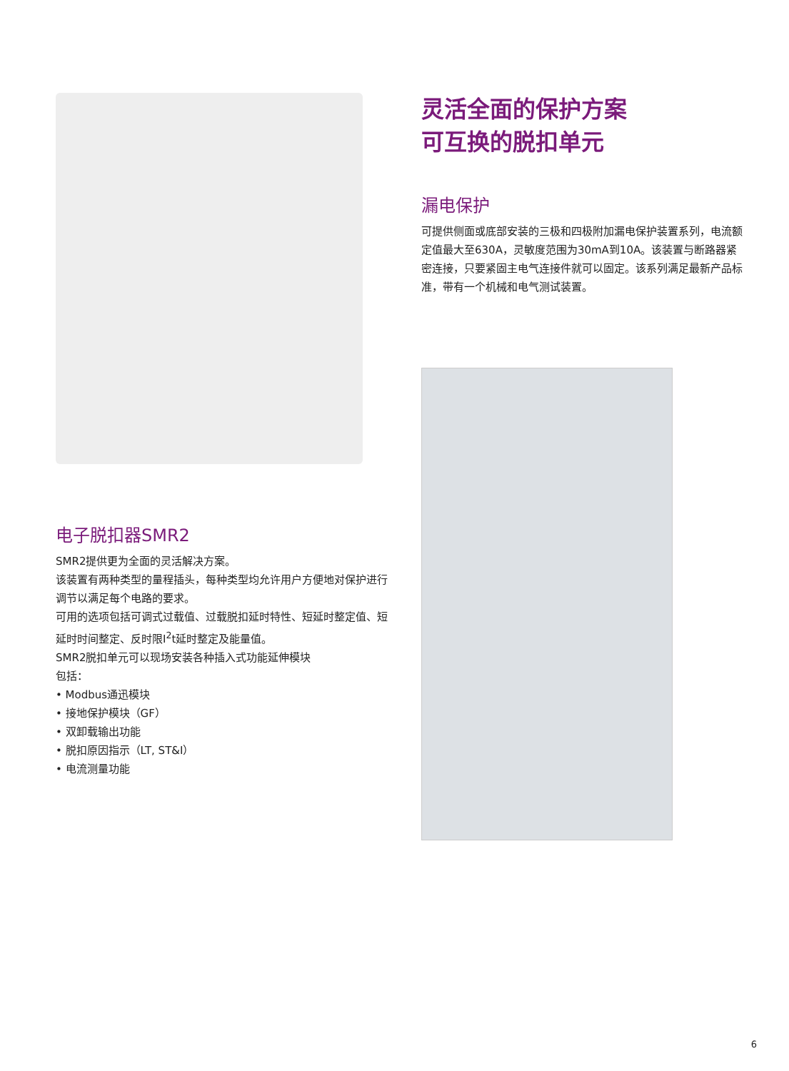电子脱扣器SMR2
SMR2提供更为全面的灵活解决方案。
该装置有两种类型的量程插头，每种类型均允许用户方便地对保护进行调节以满足每个电路的要求。
可用的选项包括可调式过载值、过载脱扣延时特性、短延时整定值、短延时时间整定、反时限I<sup>2</sup>t延时整定及能量值。
SMR2脱扣单元可以现场安装各种插入式功能延伸模块
包括：
• Modbus通迅模块
• 接地保护模块（GF）
• 双卸载输出功能
• 脱扣原因指示（LT, ST&I）
• 电流测量功能
灵活全面的保护方案
可互换的脱扣单元
漏电保护
可提供侧面或底部安装的三极和四极附加漏电保护装置系列，电流额定值最大至630A，灵敏度范围为30mA到10A。该装置与断路器紧密连接，只要紧固主电气连接件就可以固定。该系列满足最新产品标准，带有一个机械和电气测试装置。
6